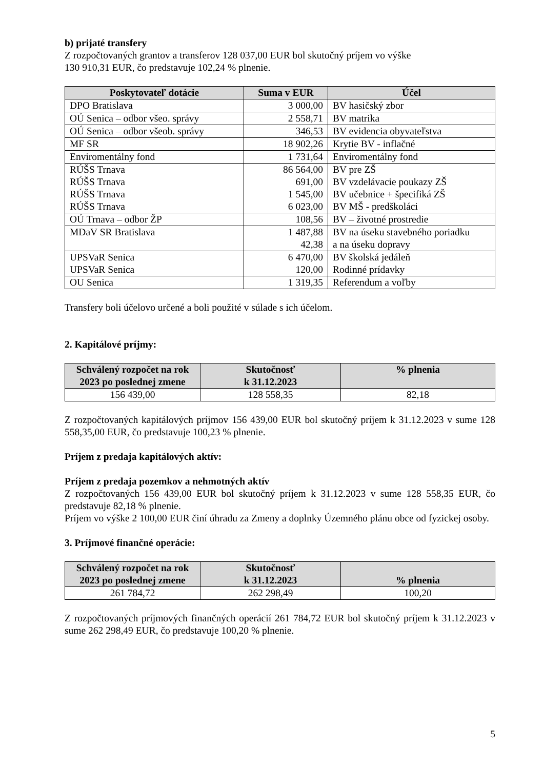b) prijaté transfery
Z rozpočtovaných grantov a transferov 128 037,00 EUR bol skutočný príjem vo výške
130 910,31 EUR, čo predstavuje 102,24 % plnenie.
| Poskytovateľ dotácie | Suma v EUR | Účel |
| --- | --- | --- |
| DPO Bratislava | 3 000,00 | BV hasičský zbor |
| OÚ Senica – odbor všeo. správy | 2 558,71 | BV matrika |
| OÚ Senica – odbor všeob. správy | 346,53 | BV evidencia obyvateľstva |
| MF SR | 18 902,26 | Krytie BV - inflačné |
| Enviromentálny fond | 1 731,64 | Enviromentálny fond |
| RÚŠS Trnava RÚŠS Trnava RÚŠS Trnava RÚŠS Trnava | 86 564,00 691,00 1 545,00 6 023,00 | BV pre ZŠ BV vzdelávacie poukazy ZŠ BV učebnice + špecifiká ZŠ BV MŠ - predškoláci |
| OÚ Trnava – odbor ŽP | 108,56 | BV – životné prostredie |
| MDaV SR Bratislava | 1 487,88 42,38 | BV na úseku stavebného poriadku a na úseku dopravy |
| UPSVaR Senica UPSVaR Senica | 6 470,00 120,00 | BV školská jedáleň Rodinné prídavky |
| OU Senica | 1 319,35 | Referendum a voľby |
Transfery boli účelovo určené a boli použité v súlade s ich účelom.
2. Kapitálové príjmy:
| Schválený rozpočet na rok 2023 po poslednej zmene | Skutočnosť k 31.12.2023 | % plnenia |
| --- | --- | --- |
| 156 439,00 | 128 558,35 | 82,18 |
Z rozpočtovaných kapitálových príjmov 156 439,00 EUR bol skutočný príjem k 31.12.2023 v sume 128 558,35,00 EUR, čo predstavuje 100,23 % plnenie.
Príjem z predaja kapitálových aktív:
Príjem z predaja pozemkov a nehmotných aktív
Z rozpočtovaných 156 439,00 EUR bol skutočný príjem k 31.12.2023 v sume 128 558,35 EUR, čo predstavuje 82,18 % plnenie.
Príjem vo výške 2 100,00 EUR činí úhradu za Zmeny a doplnky Územného plánu obce od fyzickej osoby.
3. Príjmové finančné operácie:
| Schválený rozpočet na rok 2023 po poslednej zmene | Skutočnosť k 31.12.2023 | % plnenia |
| --- | --- | --- |
| 261 784,72 | 262 298,49 | 100,20 |
Z rozpočtovaných príjmových finančných operácií 261 784,72 EUR bol skutočný príjem k 31.12.2023 v sume 262 298,49 EUR, čo predstavuje 100,20 % plnenie.
5